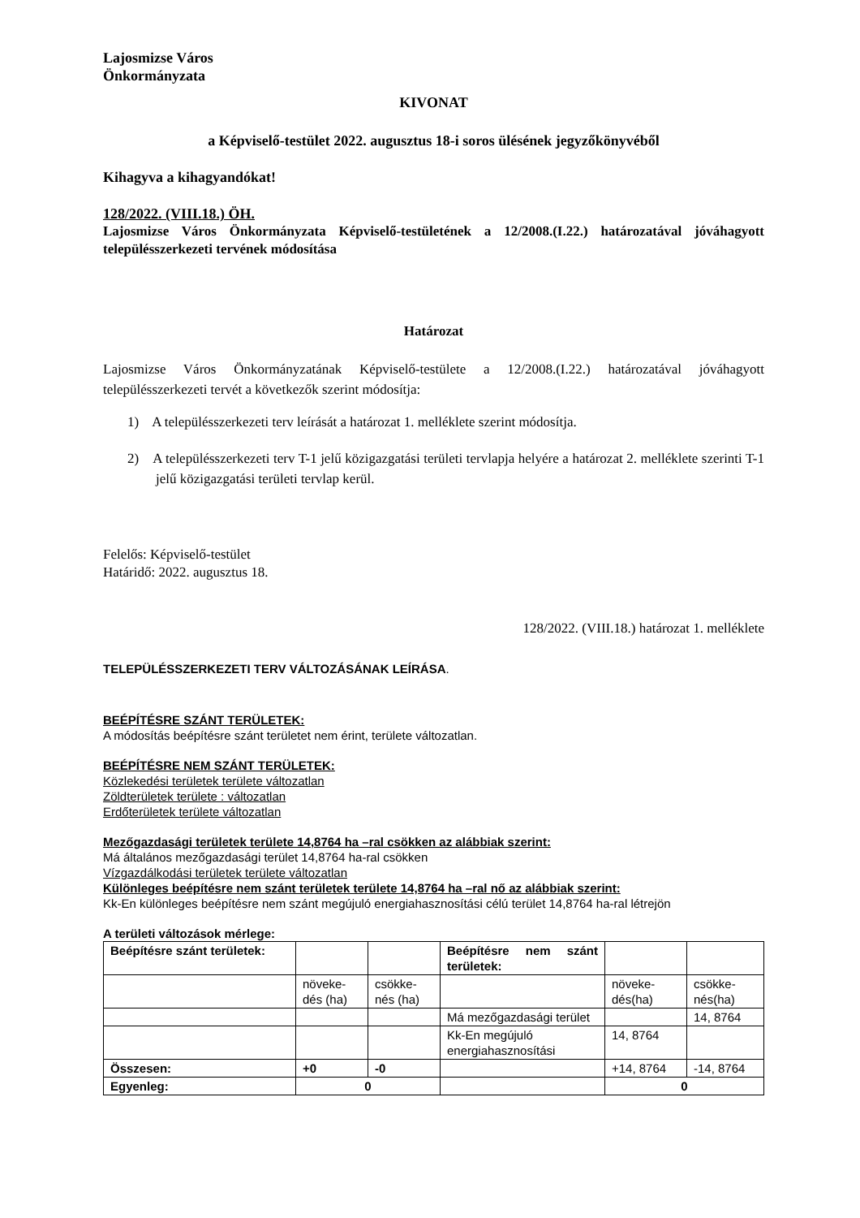Lajosmizse Város
Önkormányzata
KIVONAT
a Képviselő-testület 2022. augusztus 18-i soros ülésének jegyzőkönyvéből
Kihagyva a kihagyandókat!
128/2022. (VIII.18.) ÖH.
Lajosmizse Város Önkormányzata Képviselő-testületének a 12/2008.(I.22.) határozatával jóváhagyott településszerkezeti tervének módosítása
Határozat
Lajosmizse Város Önkormányzatának Képviselő-testülete a 12/2008.(I.22.) határozatával jóváhagyott településszerkezeti tervét a következők szerint módosítja:
1) A településszerkezeti terv leírását a határozat 1. melléklete szerint módosítja.
2) A településszerkezeti terv T-1 jelű közigazgatási területi tervlapja helyére a határozat 2. melléklete szerinti T-1 jelű közigazgatási területi tervlap kerül.
Felelős: Képviselő-testület
Határidő: 2022. augusztus 18.
128/2022. (VIII.18.) határozat 1. melléklete
TELEPÜLÉSSZERKEZETI TERV VÁLTOZÁSÁNAK LEÍRÁSA.
BEÉPÍTÉSRE SZÁNT TERÜLETEK:
A módosítás beépítésre szánt területet nem érint, területe változatlan.
BEÉPÍTÉSRE NEM SZÁNT TERÜLETEK:
Közlekedési területek területe változatlan
Zöldterületek területe : változatlan
Erdőterületek területe változatlan
Mezőgazdasági területek területe 14,8764 ha –ral csökken az alábbiak szerint:
Má általános mezőgazdasági terület 14,8764 ha-ral csökken
Vízgazdálkodási területek területe változatlan
Különleges beépítésre nem szánt területek területe 14,8764 ha –ral nő az alábbiak szerint:
Kk-En különleges beépítésre nem szánt megújuló energiahasznosítási célú terület 14,8764 ha-ral létrejön
A területi változások mérlege:
| Beépítésre szánt területek: | | | Beépítésre nem szánt területek: | | |
| | növeke- dés (ha) | csökke- nés (ha) | | növeke- dés(ha) | csökke- nés(ha) |
| | | | Má mezőgazdasági terület | | 14, 8764 |
| | | | Kk-En megújuló energiahasznosítási | 14, 8764 | |
| Összesen: | +0 | -0 | | +14, 8764 | -14, 8764 |
| Egyenleg: | 0 | | | 0 | |